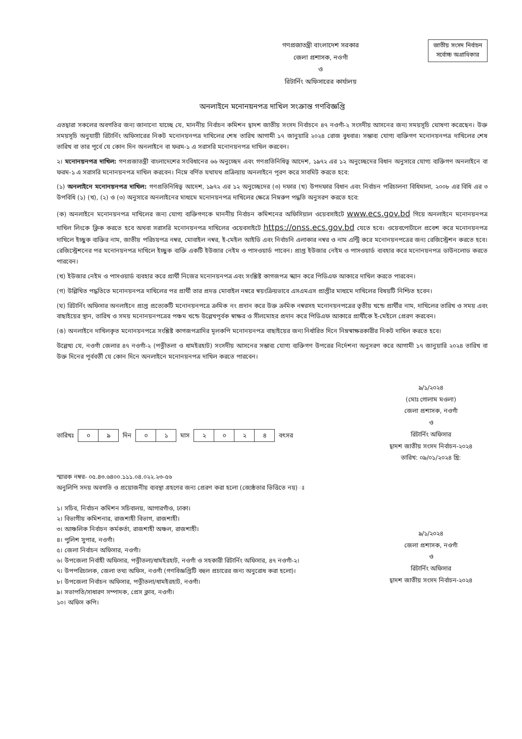গণপ্রজাতন্ত্রী বাংলাদেশ সরকার
জেলা প্রশাসক, নওগাঁ
ও
রিটার্নিং অফিসারের কার্যালয়
জাতীয় সংসদ নির্বাচন
সর্বোচ্চ অগ্রাধিকার
অনলাইনে মনোনয়নপত্র দাখিল সংক্রান্ত গণবিজ্ঞপ্তি
এতদ্বারা সকলের অবগতির জন্য জানানো যাচ্ছে যে, মাননীয় নির্বাচন কমিশন দ্বাদশ জাতীয় সংসদ নির্বাচনে ৪৭ নওগাঁ-২ সংসদীয় আসনের জন্য সময়সূচি ঘোষণা করেছেন। উক্ত সময়সূচি অনুযায়ী রিটার্নিং অফিসারের নিকট মনোনয়নপত্র দাখিলের শেষ তারিখ আগামী ১৭ জানুয়ারি ২০২৪ রোজ বুধবার। সম্ভাব্য যোগ্য ব্যক্তিগণ মনোনয়নপত্র দাখিলের শেষ তারিখ বা তার পূর্বে যে কোন দিন অনলাইনে বা ফরম-১ এ সরাসরি মনোনয়নপত্র দাখিল করবেন।
২। মনোনয়নপত্র দাখিল: গণপ্রজাতন্ত্রী বাংলাদেশের সংবিধানের ৬৬ অনুচ্ছেদ এবং গণপ্রতিনিধিত্ব আদেশ, ১৯৭২ এর ১২ অনুচ্ছেদের বিধান অনুসারে যোগ্য ব্যক্তিগণ অনলাইনে বা ফরম-১ এ সরাসরি মনোনয়নপত্র দাখিল করবেন। নিম্নে বর্ণিত যথাযথ প্রক্রিয়ায় অনলাইনে পূরণ করে সাবমিট করতে হবে:
(১) অনলাইনে মনোনয়নপত্র দাখিল: গণপ্রতিনিধিত্ব আদেশ, ১৯৭২ এর ১২ অনুচ্ছেদের (৩) দফার (খ) উপদফার বিধান এবং নির্বাচন পরিচালনা বিধিমালা, ২০০৮ এর বিধি এর ৩ উপবিধি (১) (খ), (২) ও (৩) অনুসারে অনলাইনের মাধ্যমে মনোনয়নপত্র দাখিলের ক্ষেত্রে নিম্নরুপ পদ্ধতি অনুসরণ করতে হবে:
(ক) অনলাইনে মনোনয়নপত্র দাখিলের জন্য যোগ্য ব্যক্তিগণকে মাননীয় নির্বাচন কমিশনের অফিসিয়াল ওয়েবসাইটে www.ecs.gov.bd গিয়ে অনলাইনে মনোনয়নপত্র দাখিল লিংকে ক্লিক করতে হবে অথবা সরাসরি মনোনয়নপত্র দাখিলের ওয়েবসাইটে https://onss.ecs.gov.bd যেতে হবে। ওয়েবপোর্টালে প্রবেশ করে মনোনয়নপত্র দাখিলে ইচ্ছুক ব্যক্তির নাম, জাতীয় পরিচয়পত্র নম্বর, মোবাইল নম্বর, ই-মেইল আইডি এবং নির্বাচনি এলাকার নম্বর ও নাম এন্ট্রি করে মনোনয়নপত্রের জন্য রেজিস্ট্রেশন করতে হবে। রেজিস্ট্রেশনের পর মনোনয়নপত্র দাখিলে ইচ্ছুক ব্যক্তি একটি ইউজার নেইম ও পাসওয়ার্ড পাবেন। প্রাপ্ত ইউজার নেইম ও পাসওয়ার্ড ব্যবহার করে মনোনয়নপত্র ডাউনলোড করতে পারবেন।
(খ) ইউজার নেইম ও পাসওয়ার্ড ব্যবহার করে প্রার্থী নিজের মনোনয়নপত্র এবং সংশ্লিষ্ট কাগজপত্র স্ক্যান করে পিডিএফ আকারে দাখিল করতে পারবেন।
(গ) উল্লিখিত পদ্ধতিতে মনোনয়নপত্র দাখিলের পর প্রার্থী তার প্রদত্ত মোবাইল নম্বরে স্বয়ংক্রিয়ভাবে এসএমএস প্রাপ্তীর মাধ্যমে দাখিলের বিষয়টি নিশ্চিত হবেন।
(ঘ) রিটার্নিং অফিসার অনলাইনে প্রাপ্ত প্রত্যেকটি মনোনয়নপত্রে ক্রমিক নং প্রদান করে উক্ত ক্রমিক নম্বরসহ মনোনয়নপত্রের তৃতীয় খন্ডে প্রার্থীর নাম, দাখিলের তারিখ ও সময় এবং বাছাইয়ের স্থান, তারিখ ও সময় মনোনয়নপত্রের পঞ্চম খন্ডে উল্লেখপূর্বক স্বাক্ষর ও সীলমোহর প্রদান করে পিডিএফ আকারে প্রার্থীকে ই-মেইলে প্রেরণ করবেন।
(ঙ) অনলাইনে দাখিলকৃত মনোনয়নপত্রে সংশ্লিষ্ট কাগজপত্রাদির মূলকপি মনোনয়নপত্র বাছাইয়ের জন্য নির্ধারিত দিনে নিম্নস্বাক্ষরকারীর নিকট দাখিল করতে হবে।
উল্লেখ্য যে, নওগাঁ জেলার ৪৭ নওগাঁ-২ (পত্নীতলা ও ধামইরহাট) সংসদীয় আসনের সম্ভাব্য যোগ্য ব্যক্তিগণ উপরের নির্দেশনা অনুসরণ করে আগামী ১৭ জানুয়ারি ২০২৪ তারিখ বা উক্ত দিনের পূর্ববর্তী যে কোন দিনে অনলাইনে মনোনয়নপত্র দাখিল করতে পারবেন।
৯/১/২০২৪
(মোঃ গোলাম মওলা)
জেলা প্রশাসক, নওগাঁ
ও
রিটার্নিং অফিসার
দ্বাদশ জাতীয় সংসদ নির্বাচন-২০২৪
তারিখ: ০৯/০১/২০২৪ খ্রি:
তারিখঃ
| ০ | ৯ |
দিন
| ০ | ১ |
মাস
| ২ | ০ | ২ | ৪ |
বৎসর
স্মারক নম্বর- ০৫.৪৩.৬৪০০.১১১.০৪.০২২.২৩-৫৬
অনুলিপি সদয় অবগতি ও প্রয়োজনীয় ব্যবস্থা গ্রহণের জন্য প্রেরণ করা হলো (জ্যেষ্ঠতার ভিত্তিতে নয়) ঃ
১। সচিব, নির্বাচন কমিশন সচিবালয়, আগারগাঁও, ঢাকা।
২। বিভাগীয় কমিশনার, রাজশাহী বিভাগ, রাজশাহী।
৩। আঞ্চলিক নির্বাচন কর্মকর্তা, রাজশাহী অঞ্চল, রাজশাহী।
৪। পুলিশ সুপার, নওগাঁ।
৫। জেলা নির্বাচন অফিসার, নওগাঁ।
৬। উপজেলা নির্বাহী অফিসার, পত্নীতলা/ধামইরহাট, নওগাঁ ও সহকারী রিটার্নিং অফিসার, ৪৭ নওগাঁ-২।
৭। উপপরিচালক, জেলা তথ্য অফিস, নওগাঁ (গণবিজ্ঞপ্তিটি বহুল প্রচারের জন্য অনুরোধ করা হলো)।
৮। উপজেলা নির্বাচন অফিসার, পত্নীতলা/ধামইরহাট, নওগাঁ।
৯। সভাপতি/সাধারণ সম্পাদক, প্রেস ক্লাব, নওগাঁ।
১০। অফিস কপি।
৯/১/২০২৪
জেলা প্রশাসক, নওগাঁ
ও
রিটার্নিং অফিসার
দ্বাদশ জাতীয় সংসদ নির্বাচন-২০২৪